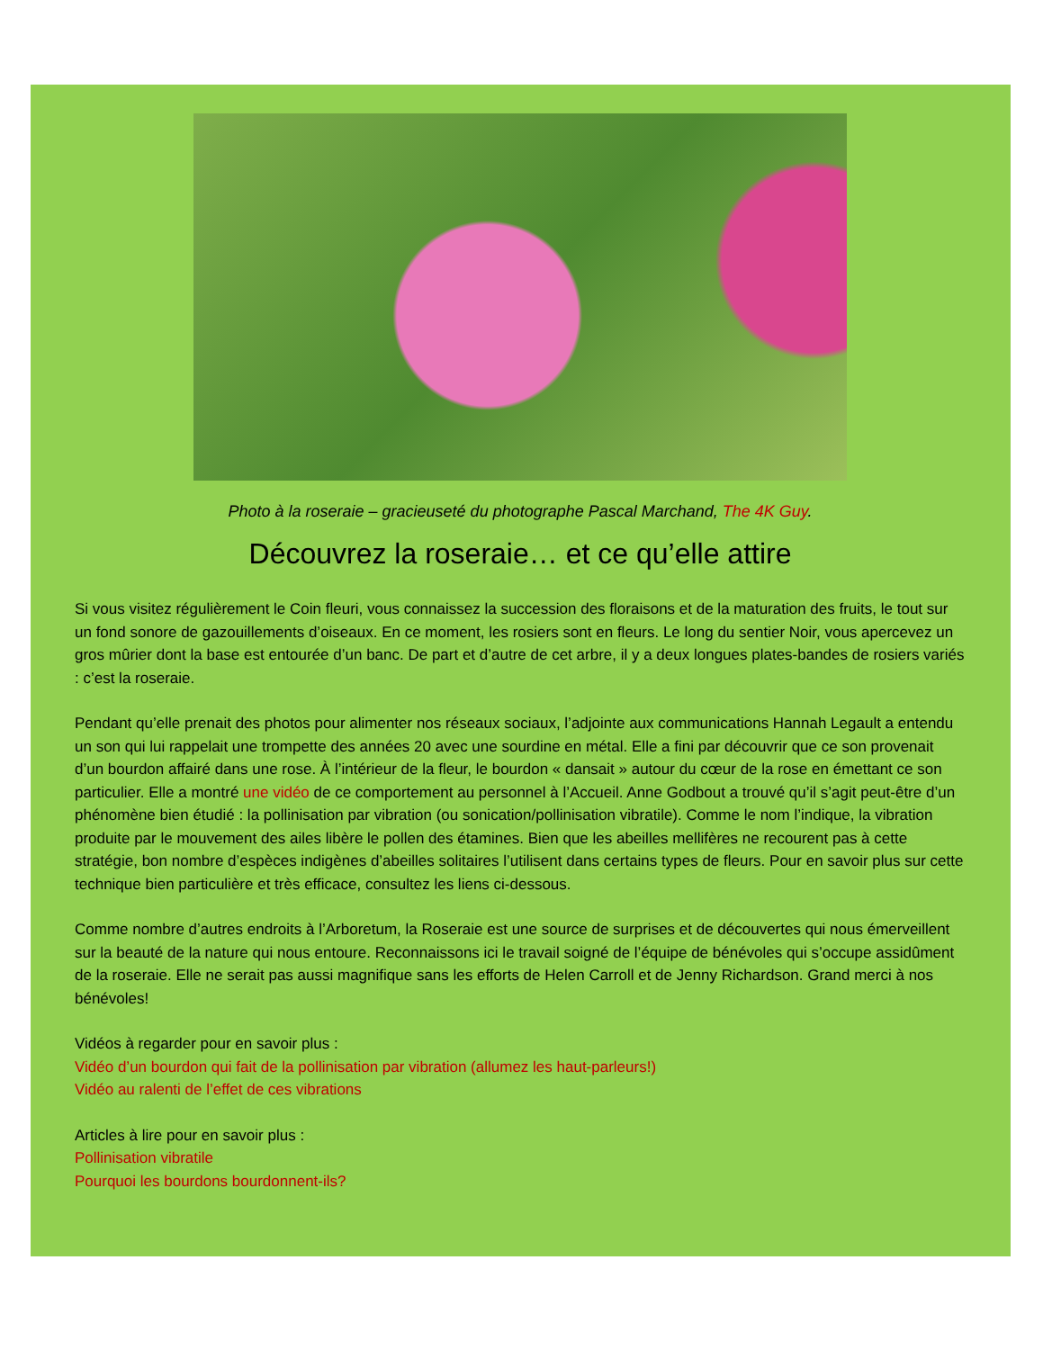Photo à la roseraie – gracieuseté du photographe Pascal Marchand, The 4K Guy.
Découvrez la roseraie… et ce qu’elle attire
Si vous visitez régulièrement le Coin fleuri, vous connaissez la succession des floraisons et de la maturation des fruits, le tout sur un fond sonore de gazouillements d’oiseaux. En ce moment, les rosiers sont en fleurs. Le long du sentier Noir, vous apercevez un gros mûrier dont la base est entourée d’un banc. De part et d’autre de cet arbre, il y a deux longues plates-bandes de rosiers variés : c’est la roseraie.
Pendant qu’elle prenait des photos pour alimenter nos réseaux sociaux, l’adjointe aux communications Hannah Legault a entendu un son qui lui rappelait une trompette des années 20 avec une sourdine en métal. Elle a fini par découvrir que ce son provenait d’un bourdon affairé dans une rose. À l’intérieur de la fleur, le bourdon « dansait » autour du cœur de la rose en émettant ce son particulier. Elle a montré une vidéo de ce comportement au personnel à l’Accueil. Anne Godbout a trouvé qu’il s’agit peut-être d’un phénomène bien étudié : la pollinisation par vibration (ou sonication/pollinisation vibratile). Comme le nom l’indique, la vibration produite par le mouvement des ailes libère le pollen des étamines. Bien que les abeilles mellifères ne recourent pas à cette stratégie, bon nombre d’espèces indigènes d’abeilles solitaires l’utilisent dans certains types de fleurs. Pour en savoir plus sur cette technique bien particulière et très efficace, consultez les liens ci-dessous.
Comme nombre d’autres endroits à l’Arboretum, la Roseraie est une source de surprises et de découvertes qui nous émerveillent sur la beauté de la nature qui nous entoure. Reconnaissons ici le travail soigné de l’équipe de bénévoles qui s’occupe assidûment de la roseraie. Elle ne serait pas aussi magnifique sans les efforts de Helen Carroll et de Jenny Richardson. Grand merci à nos bénévoles!
Vidéos à regarder pour en savoir plus :
Vidéo d’un bourdon qui fait de la pollinisation par vibration (allumez les haut-parleurs!)
Vidéo au ralenti de l’effet de ces vibrations
Articles à lire pour en savoir plus :
Pollinisation vibratile
Pourquoi les bourdons bourdonnent-ils?